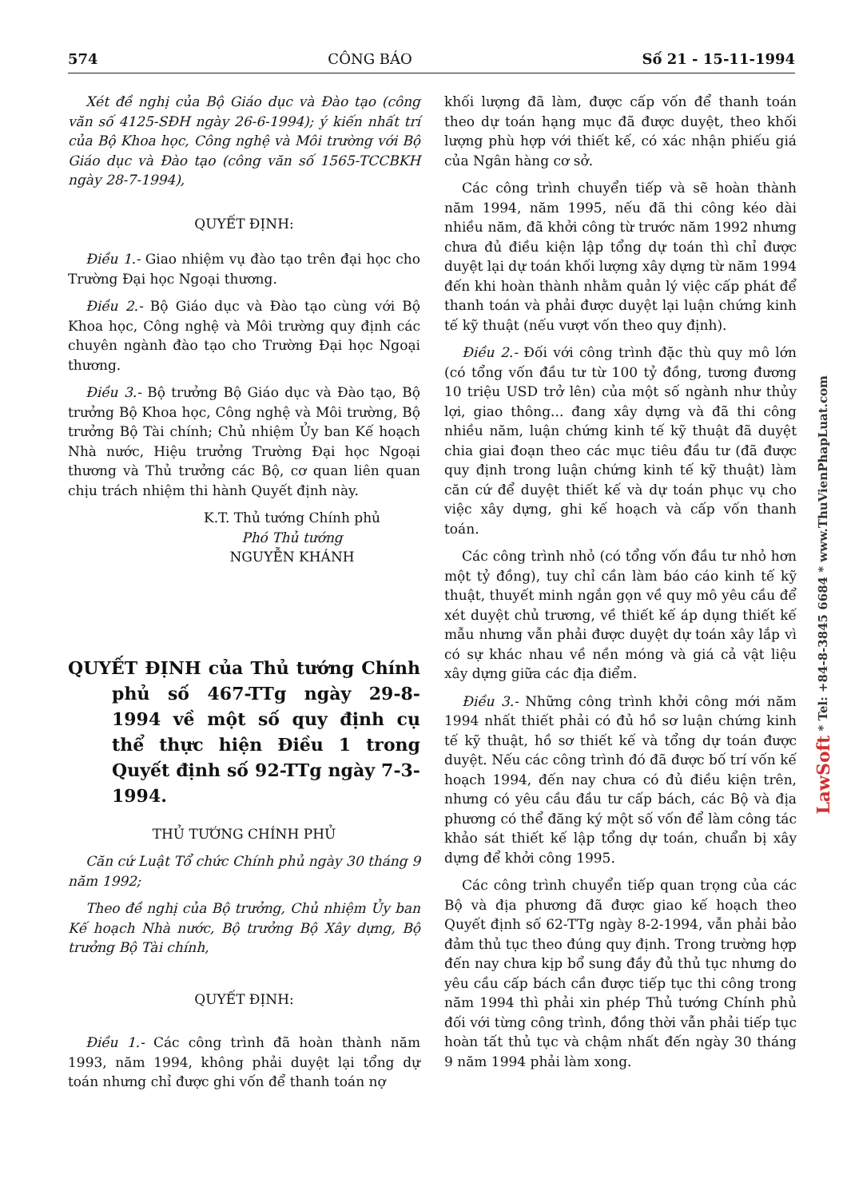574 CÔNG BÁO Số 21 - 15-11-1994
Xét đề nghị của Bộ Giáo dục và Đào tạo (công văn số 4125-SĐH ngày 26-6-1994); ý kiến nhất trí của Bộ Khoa học, Công nghệ và Môi trường với Bộ Giáo dục và Đào tạo (công văn số 1565-TCCBKH ngày 28-7-1994),
QUYẾT ĐỊNH:
Điều 1.- Giao nhiệm vụ đào tạo trên đại học cho Trường Đại học Ngoại thương.
Điều 2.- Bộ Giáo dục và Đào tạo cùng với Bộ Khoa học, Công nghệ và Môi trường quy định các chuyên ngành đào tạo cho Trường Đại học Ngoại thương.
Điều 3.- Bộ trưởng Bộ Giáo dục và Đào tạo, Bộ trưởng Bộ Khoa học, Công nghệ và Môi trường, Bộ trưởng Bộ Tài chính; Chủ nhiệm Ủy ban Kế hoạch Nhà nước, Hiệu trưởng Trường Đại học Ngoại thương và Thủ trưởng các Bộ, cơ quan liên quan chịu trách nhiệm thi hành Quyết định này.
K.T. Thủ tướng Chính phủ
Phó Thủ tướng
NGUYỄN KHÁNH
QUYẾT ĐỊNH của Thủ tướng Chính phủ số 467-TTg ngày 29-8-1994 về một số quy định cụ thể thực hiện Điều 1 trong Quyết định số 92-TTg ngày 7-3-1994.
THỦ TƯỚNG CHÍNH PHỦ
Căn cứ Luật Tổ chức Chính phủ ngày 30 tháng 9 năm 1992;
Theo đề nghị của Bộ trưởng, Chủ nhiệm Ủy ban Kế hoạch Nhà nước, Bộ trưởng Bộ Xây dựng, Bộ trưởng Bộ Tài chính,
QUYẾT ĐỊNH:
Điều 1.- Các công trình đã hoàn thành năm 1993, năm 1994, không phải duyệt lại tổng dự toán nhưng chỉ được ghi vốn để thanh toán nợ
khối lượng đã làm, được cấp vốn để thanh toán theo dự toán hạng mục đã được duyệt, theo khối lượng phù hợp với thiết kế, có xác nhận phiếu giá của Ngân hàng cơ sở.
Các công trình chuyển tiếp và sẽ hoàn thành năm 1994, năm 1995, nếu đã thi công kéo dài nhiều năm, đã khởi công từ trước năm 1992 nhưng chưa đủ điều kiện lập tổng dự toán thì chỉ được duyệt lại dự toán khối lượng xây dựng từ năm 1994 đến khi hoàn thành nhằm quản lý việc cấp phát để thanh toán và phải được duyệt lại luận chứng kinh tế kỹ thuật (nếu vượt vốn theo quy định).
Điều 2.- Đối với công trình đặc thù quy mô lớn (có tổng vốn đầu tư từ 100 tỷ đồng, tương đương 10 triệu USD trở lên) của một số ngành như thủy lợi, giao thông... đang xây dựng và đã thi công nhiều năm, luận chứng kinh tế kỹ thuật đã duyệt chia giai đoạn theo các mục tiêu đầu tư (đã được quy định trong luận chứng kinh tế kỹ thuật) làm căn cứ để duyệt thiết kế và dự toán phục vụ cho việc xây dựng, ghi kế hoạch và cấp vốn thanh toán.
Các công trình nhỏ (có tổng vốn đầu tư nhỏ hơn một tỷ đồng), tuy chỉ cần làm báo cáo kinh tế kỹ thuật, thuyết minh ngắn gọn về quy mô yêu cầu để xét duyệt chủ trương, về thiết kế áp dụng thiết kế mẫu nhưng vẫn phải được duyệt dự toán xây lắp vì có sự khác nhau về nền móng và giá cả vật liệu xây dựng giữa các địa điểm.
Điều 3.- Những công trình khởi công mới năm 1994 nhất thiết phải có đủ hồ sơ luận chứng kinh tế kỹ thuật, hồ sơ thiết kế và tổng dự toán được duyệt. Nếu các công trình đó đã được bố trí vốn kế hoạch 1994, đến nay chưa có đủ điều kiện trên, nhưng có yêu cầu đầu tư cấp bách, các Bộ và địa phương có thể đăng ký một số vốn để làm công tác khảo sát thiết kế lập tổng dự toán, chuẩn bị xây dựng để khởi công 1995.
Các công trình chuyển tiếp quan trọng của các Bộ và địa phương đã được giao kế hoạch theo Quyết định số 62-TTg ngày 8-2-1994, vẫn phải bảo đảm thủ tục theo đúng quy định. Trong trường hợp đến nay chưa kịp bổ sung đầy đủ thủ tục nhưng do yêu cầu cấp bách cần được tiếp tục thi công trong năm 1994 thì phải xin phép Thủ tướng Chính phủ đối với từng công trình, đồng thời vẫn phải tiếp tục hoàn tất thủ tục và chậm nhất đến ngày 30 tháng 9 năm 1994 phải làm xong.
LawSoft * Tel: +84-8-3845 6684 * www.ThuVienPhapLuat.com